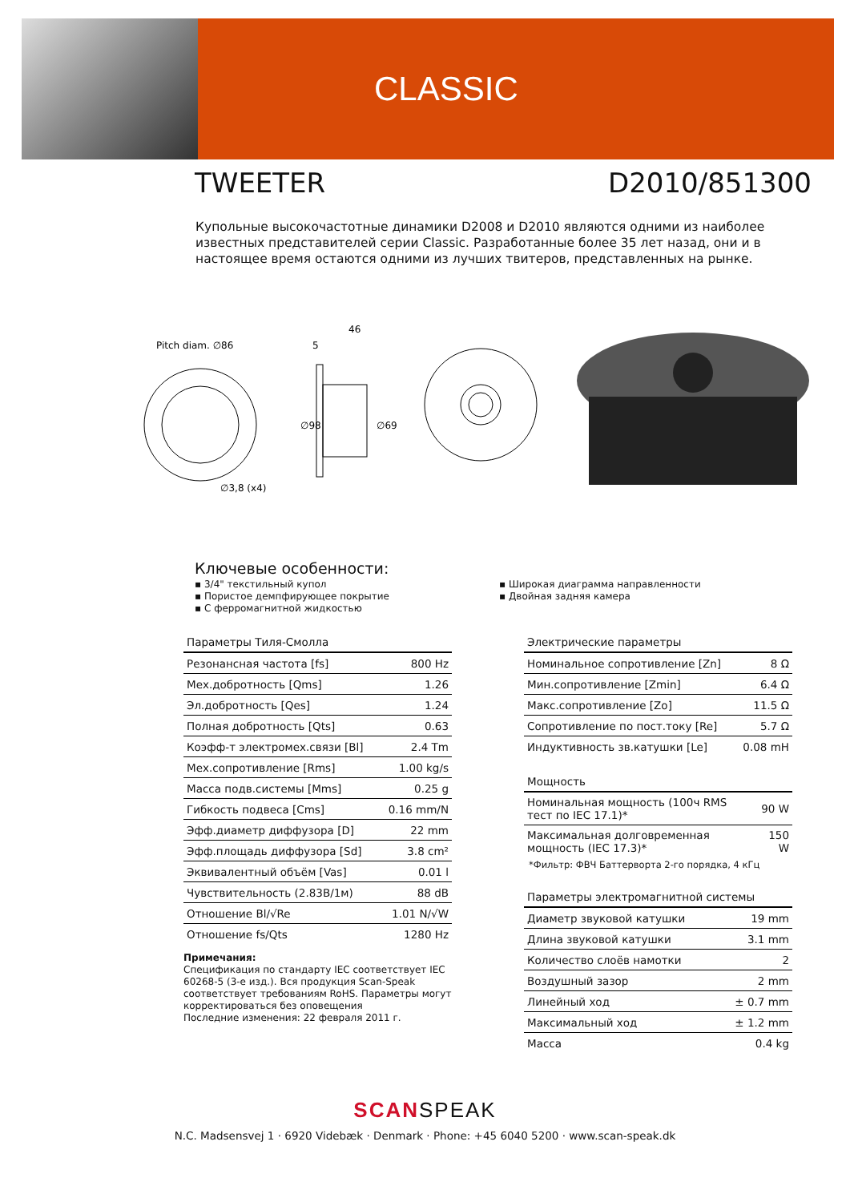CLASSIC
TWEETER D2010/851300
Купольные высокочастотные динамики D2008 и D2010 являются одними из наиболее известных представителей серии Classic. Разработанные более 35 лет назад, они и в настоящее время остаются одними из лучших твитеров, представленных на рынке.
Pitch diam. ∅86
∅3,8 (x4)
46
5
∅98
∅69
Ключевые особенности:
▪ 3/4" текстильный купол
▪ Пористое демпфирующее покрытие
▪ С ферромагнитной жидкостью
▪ Широкая диаграмма направленности
▪ Двойная задняя камера
| Параметры Тиля-Смолла | |
| Резонансная частота [fs] | 800 Hz |
| Мех.добротность [Qms] | 1.26 |
| Эл.добротность [Qes] | 1.24 |
| Полная добротность [Qts] | 0.63 |
| Коэфф-т электромех.связи [Bl] | 2.4 Tm |
| Мех.сопротивление [Rms] | 1.00 kg/s |
| Масса подв.системы [Mms] | 0.25 g |
| Гибкость подвеса [Cms] | 0.16 mm/N |
| Эфф.диаметр диффузора [D] | 22 mm |
| Эфф.площадь диффузора [Sd] | 3.8 cm² |
| Эквивалентный объём [Vas] | 0.01 l |
| Чувствительность (2.83В/1м) | 88 dB |
| Отношение Bl/√Re | 1.01 N/√W |
| Отношение fs/Qts | 1280 Hz |
| Электрические параметры | |
| Номинальное сопротивление [Zn] | 8 Ω |
| Мин.сопротивление [Zmin] | 6.4 Ω |
| Макс.сопротивление [Zo] | 11.5 Ω |
| Сопротивление по пост.току [Re] | 5.7 Ω |
| Индуктивность зв.катушки [Le] | 0.08 mH |
| Мощность | |
| Номинальная мощность (100ч RMS тест по IEC 17.1)* | 90 W |
| Максимальная долговременная мощность (IEC 17.3)* | 150 W |
*Фильтр: ФВЧ Баттерворта 2-го порядка, 4 кГц
| Параметры электромагнитной системы | |
| Диаметр звуковой катушки | 19 mm |
| Длина звуковой катушки | 3.1 mm |
| Количество слоёв намотки | 2 |
| Воздушный зазор | 2 mm |
| Линейный ход | ± 0.7 mm |
| Максимальный ход | ± 1.2 mm |
| Масса | 0.4 kg |
Примечания:
Спецификация по стандарту IEC соответствует IEC 60268-5 (3-е изд.). Вся продукция Scan-Speak соответствует требованиям RoHS. Параметры могут корректироваться без оповещения
Последние изменения: 22 февраля 2011 г.
SCANSPEAK
N.C. Madsensvej 1 · 6920 Videbæk · Denmark · Phone: +45 6040 5200 · www.scan-speak.dk